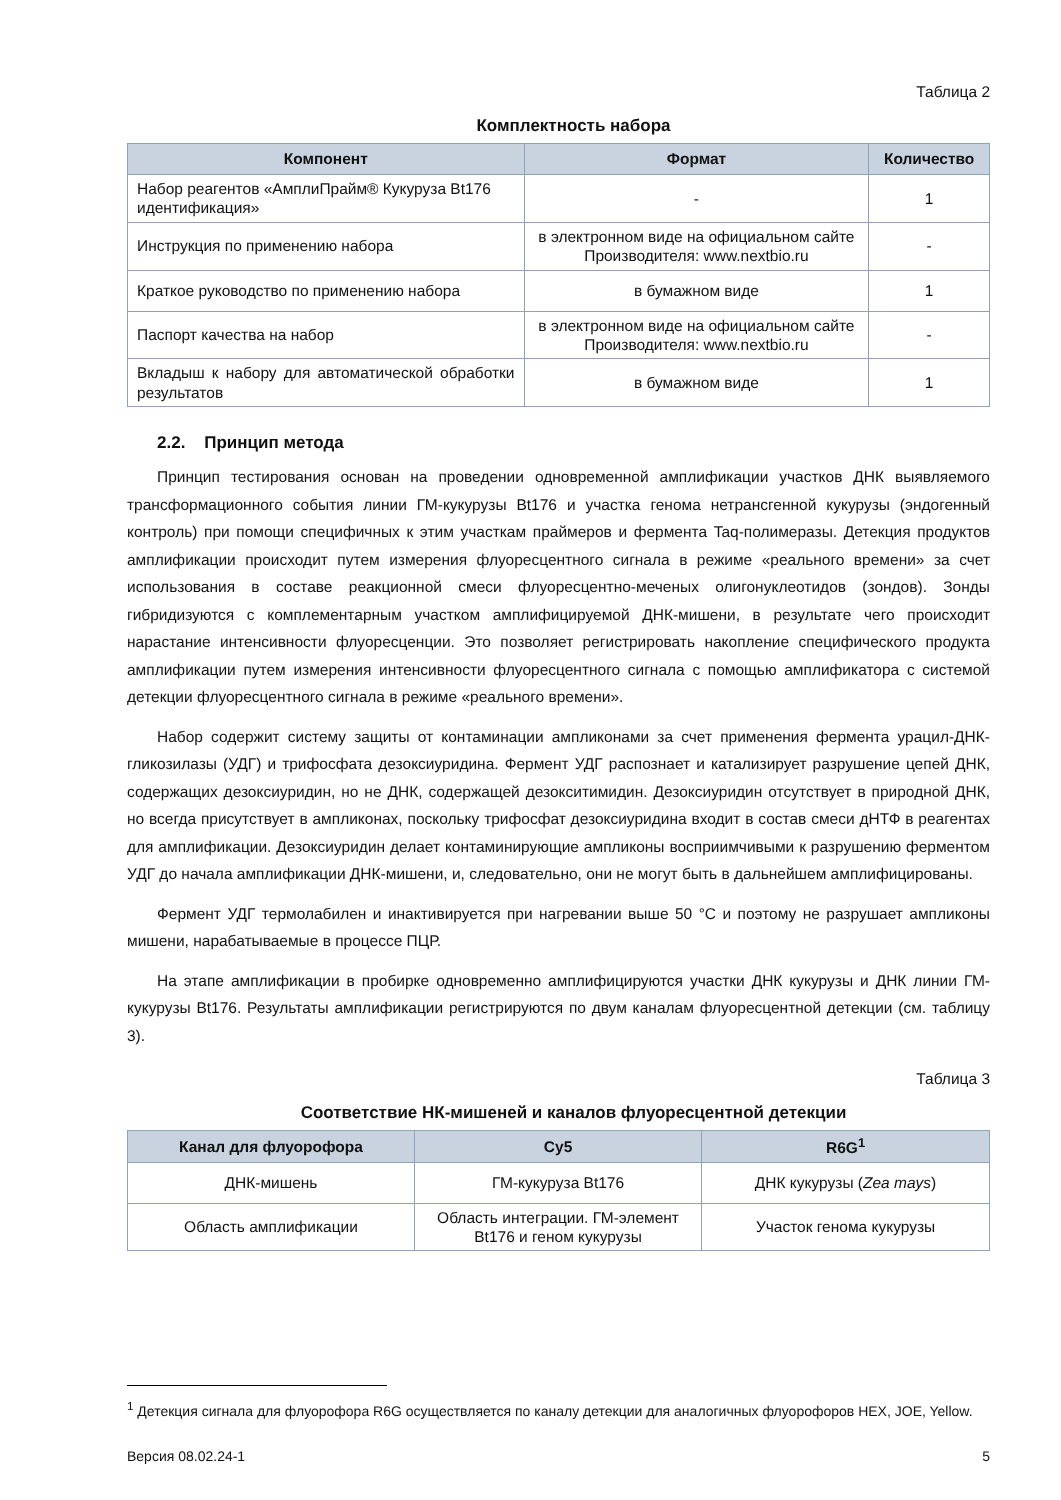Таблица 2
Комплектность набора
| Компонент | Формат | Количество |
| --- | --- | --- |
| Набор реагентов «АмплиПрайм® Кукуруза Bt176 идентификация» | - | 1 |
| Инструкция по применению набора | в электронном виде на официальном сайте Производителя: www.nextbio.ru | - |
| Краткое руководство по применению набора | в бумажном виде | 1 |
| Паспорт качества на набор | в электронном виде на официальном сайте Производителя: www.nextbio.ru | - |
| Вкладыш к набору для автоматической обработки результатов | в бумажном виде | 1 |
2.2. Принцип метода
Принцип тестирования основан на проведении одновременной амплификации участков ДНК выявляемого трансформационного события линии ГМ-кукурузы Bt176 и участка генома нетрансгенной кукурузы (эндогенный контроль) при помощи специфичных к этим участкам праймеров и фермента Taq-полимеразы. Детекция продуктов амплификации происходит путем измерения флуоресцентного сигнала в режиме «реального времени» за счет использования в составе реакционной смеси флуоресцентно-меченых олигонуклеотидов (зондов). Зонды гибридизуются с комплементарным участком амплифицируемой ДНК-мишени, в результате чего происходит нарастание интенсивности флуоресценции. Это позволяет регистрировать накопление специфического продукта амплификации путем измерения интенсивности флуоресцентного сигнала с помощью амплификатора с системой детекции флуоресцентного сигнала в режиме «реального времени».
Набор содержит систему защиты от контаминации ампликонами за счет применения фермента урацил-ДНК-гликозилазы (УДГ) и трифосфата дезоксиуридина. Фермент УДГ распознает и катализирует разрушение цепей ДНК, содержащих дезоксиуридин, но не ДНК, содержащей дезокситимидин. Дезоксиуридин отсутствует в природной ДНК, но всегда присутствует в ампликонах, поскольку трифосфат дезоксиуридина входит в состав смеси дНТФ в реагентах для амплификации. Дезоксиуридин делает контаминирующие ампликоны восприимчивыми к разрушению ферментом УДГ до начала амплификации ДНК-мишени, и, следовательно, они не могут быть в дальнейшем амплифицированы.
Фермент УДГ термолабилен и инактивируется при нагревании выше 50 °С и поэтому не разрушает ампликоны мишени, нарабатываемые в процессе ПЦР.
На этапе амплификации в пробирке одновременно амплифицируются участки ДНК кукурузы и ДНК линии ГМ-кукурузы Bt176. Результаты амплификации регистрируются по двум каналам флуоресцентной детекции (см. таблицу 3).
Таблица 3
Соответствие НК-мишеней и каналов флуоресцентной детекции
| Канал для флуорофора | Cy5 | R6G<sup>1</sup> |
| --- | --- | --- |
| ДНК-мишень | ГМ-кукуруза Bt176 | ДНК кукурузы ( Zea mays ) |
| Область амплификации | Область интеграции. ГМ-элемент Bt176 и геном кукурузы | Участок генома кукурузы |
<sup>1</sup> Детекция сигнала для флуорофора R6G осуществляется по каналу детекции для аналогичных флуорофоров HEX, JOE, Yellow.
Версия 08.02.24-1 5